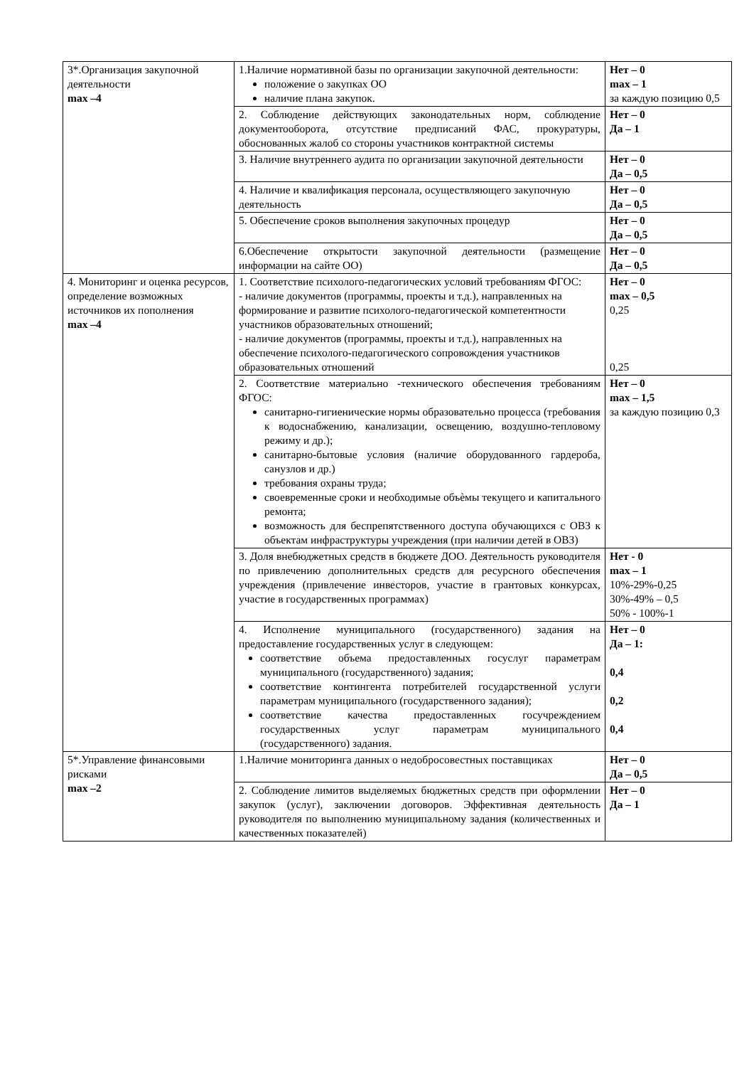| 3*.Организация закупочной деятельности max –4 | 1.Наличие нормативной базы по организации закупочной деятельности: положение о закупках ОО наличие плана закупок. | Нет – 0 max – 1 за каждую позицию 0,5 |
| | 2. Соблюдение действующих законодательных норм, соблюдение документооборота, отсутствие предписаний ФАС, прокуратуры, обоснованных жалоб со стороны участников контрактной системы | Нет – 0 Да – 1 |
| | 3. Наличие внутреннего аудита по организации закупочной деятельности | Нет – 0 Да – 0,5 |
| | 4. Наличие и квалификация персонала, осуществляющего закупочную деятельность | Нет – 0 Да – 0,5 |
| | 5. Обеспечение сроков выполнения закупочных процедур | Нет – 0 Да – 0,5 |
| | 6.Обеспечение открытости закупочной деятельности (размещение информации на сайте ОО) | Нет – 0 Да – 0,5 |
| 4. Мониторинг и оценка ресурсов, определение возможных источников их пополнения max –4 | 1. Соответствие психолого-педагогических условий требованиям ФГОС: - наличие документов (программы, проекты и т.д.), направленных на формирование и развитие психолого-педагогической компетентности участников образовательных отношений; - наличие документов (программы, проекты и т.д.), направленных на обеспечение психолого-педагогического сопровождения участников образовательных отношений | Нет – 0 max – 0,5 0,25 0,25 |
| | 2. Соответствие материально -технического обеспечения требованиям ФГОС: санитарно-гигиенические нормы образовательно процесса (требования к водоснабжению, канализации, освещению, воздушно-тепловому режиму и др.); санитарно-бытовые условия (наличие оборудованного гардероба, санузлов и др.) требования охраны труда; своевременные сроки и необходимые объѐмы текущего и капитального ремонта; возможность для беспрепятственного доступа обучающихся с ОВЗ к объектам инфраструктуры учреждения (при наличии детей в ОВЗ) | Нет – 0 max – 1,5 за каждую позицию 0,3 |
| | 3. Доля внебюджетных средств в бюджете ДОО. Деятельность руководителя по привлечению дополнительных средств для ресурсного обеспечения учреждения (привлечение инвесторов, участие в грантовых конкурсах, участие в государственных программах) | Нет - 0 max – 1 10%-29%-0,25 30%-49% – 0,5 50% - 100%-1 |
| | 4. Исполнение муниципального (государственного) задания на предоставление государственных услуг в следующем: соответствие объема предоставленных госуслуг параметрам муниципального (государственного) задания; соответствие контингента потребителей государственной услуги параметрам муниципального (государственного задания); соответствие качества предоставленных госучреждением государственных услуг параметрам муниципального (государственного) задания. | Нет – 0 Да – 1: 0,4 0,2 0,4 |
| 5*.Управление финансовыми рисками max –2 | 1.Наличие мониторинга данных о недобросовестных поставщиках | Нет – 0 Да – 0,5 |
| | 2. Соблюдение лимитов выделяемых бюджетных средств при оформлении закупок (услуг), заключении договоров. Эффективная деятельность руководителя по выполнению муниципальному задания (количественных и качественных показателей) | Нет – 0 Да – 1 |